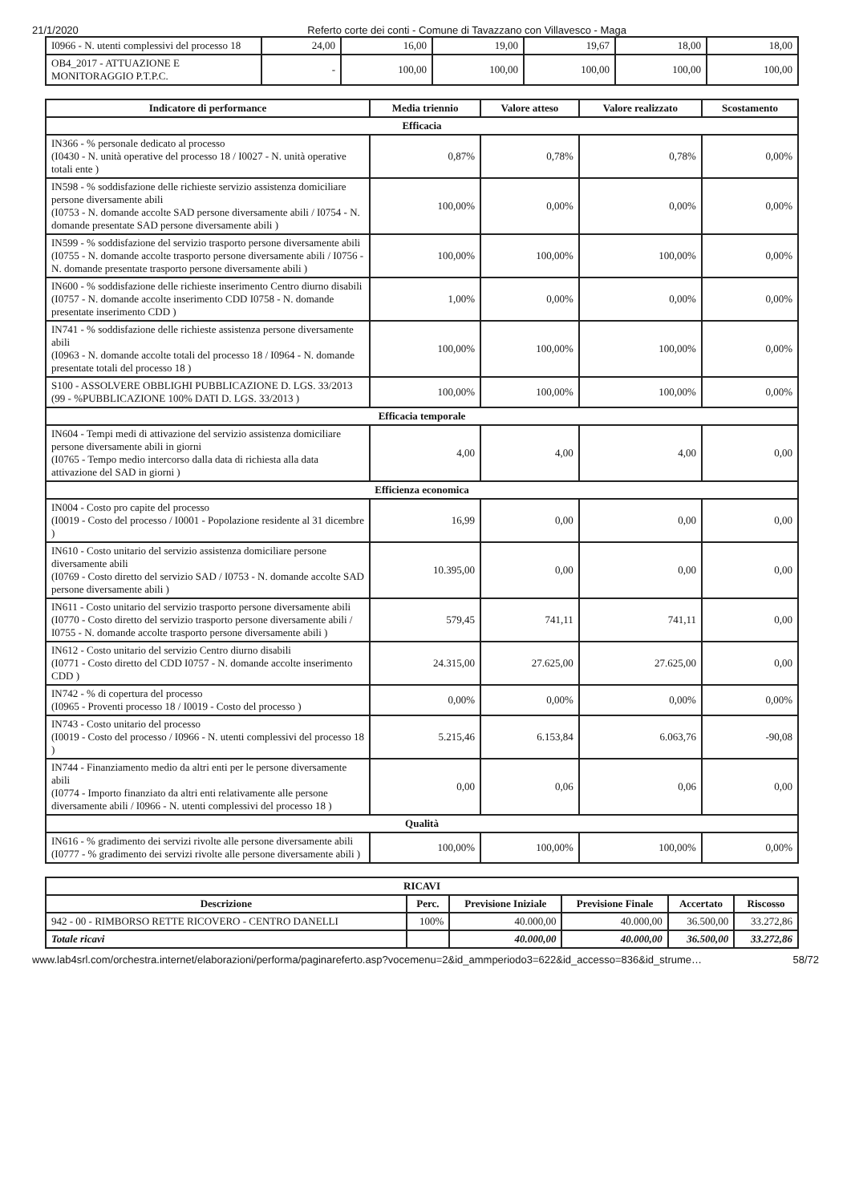21/1/2020 Referto corte dei conti - Comune di Tavazzano con Villavesco - Maga
| I0966 - N. utenti complessivi del processo 18 | 24,00 | 16,00 | 19,00 | 19,67 | 18,00 | 18,00 |
| OB4_2017 - ATTUAZIONE E MONITORAGGIO P.T.P.C. | - | 100,00 | 100,00 | 100,00 | 100,00 | 100,00 |
| Indicatore di performance | Media triennio | Valore atteso | Valore realizzato | Scostamento |
| --- | --- | --- | --- | --- |
| Efficacia | | | | |
| IN366 - % personale dedicato al processo (I0430 - N. unità operative del processo 18 / I0027 - N. unità operative totali ente ) | 0,87% | 0,78% | 0,78% | 0,00% |
| IN598 - % soddisfazione delle richieste servizio assistenza domiciliare persone diversamente abili (I0753 - N. domande accolte SAD persone diversamente abili / I0754 - N. domande presentate SAD persone diversamente abili ) | 100,00% | 0,00% | 0,00% | 0,00% |
| IN599 - % soddisfazione del servizio trasporto persone diversamente abili (I0755 - N. domande accolte trasporto persone diversamente abili / I0756 - N. domande presentate trasporto persone diversamente abili ) | 100,00% | 100,00% | 100,00% | 0,00% |
| IN600 - % soddisfazione delle richieste inserimento Centro diurno disabili (I0757 - N. domande accolte inserimento CDD I0758 - N. domande presentate inserimento CDD ) | 1,00% | 0,00% | 0,00% | 0,00% |
| IN741 - % soddisfazione delle richieste assistenza persone diversamente abili (I0963 - N. domande accolte totali del processo 18 / I0964 - N. domande presentate totali del processo 18 ) | 100,00% | 100,00% | 100,00% | 0,00% |
| S100 - ASSOLVERE OBBLIGHI PUBBLICAZIONE D. LGS. 33/2013 (99 - %PUBBLICAZIONE 100% DATI D. LGS. 33/2013 ) | 100,00% | 100,00% | 100,00% | 0,00% |
| Efficacia temporale | | | | |
| IN604 - Tempi medi di attivazione del servizio assistenza domiciliare persone diversamente abili in giorni (I0765 - Tempo medio intercorso dalla data di richiesta alla data attivazione del SAD in giorni ) | 4,00 | 4,00 | 4,00 | 0,00 |
| Efficienza economica | | | | |
| IN004 - Costo pro capite del processo (I0019 - Costo del processo / I0001 - Popolazione residente al 31 dicembre ) | 16,99 | 0,00 | 0,00 | 0,00 |
| IN610 - Costo unitario del servizio assistenza domiciliare persone diversamente abili (I0769 - Costo diretto del servizio SAD / I0753 - N. domande accolte SAD persone diversamente abili ) | 10.395,00 | 0,00 | 0,00 | 0,00 |
| IN611 - Costo unitario del servizio trasporto persone diversamente abili (I0770 - Costo diretto del servizio trasporto persone diversamente abili / I0755 - N. domande accolte trasporto persone diversamente abili ) | 579,45 | 741,11 | 741,11 | 0,00 |
| IN612 - Costo unitario del servizio Centro diurno disabili (I0771 - Costo diretto del CDD I0757 - N. domande accolte inserimento CDD ) | 24.315,00 | 27.625,00 | 27.625,00 | 0,00 |
| IN742 - % di copertura del processo (I0965 - Proventi processo 18 / I0019 - Costo del processo ) | 0,00% | 0,00% | 0,00% | 0,00% |
| IN743 - Costo unitario del processo (I0019 - Costo del processo / I0966 - N. utenti complessivi del processo 18 ) | 5.215,46 | 6.153,84 | 6.063,76 | -90,08 |
| IN744 - Finanziamento medio da altri enti per le persone diversamente abili (I0774 - Importo finanziato da altri enti relativamente alle persone diversamente abili / I0966 - N. utenti complessivi del processo 18 ) | 0,00 | 0,06 | 0,06 | 0,00 |
| Qualità | | | | |
| IN616 - % gradimento dei servizi rivolte alle persone diversamente abili (I0777 - % gradimento dei servizi rivolte alle persone diversamente abili ) | 100,00% | 100,00% | 100,00% | 0,00% |
| RICAVI | | | | | |
| --- | --- | --- | --- | --- | --- |
| Descrizione | Perc. | Previsione Iniziale | Previsione Finale | Accertato | Riscosso |
| 942 - 00 - RIMBORSO RETTE RICOVERO - CENTRO DANELLI | 100% | 40.000,00 | 40.000,00 | 36.500,00 | 33.272,86 |
| Totale ricavi | | 40.000,00 | 40.000,00 | 36.500,00 | 33.272,86 |
www.lab4srl.com/orchestra.internet/elaborazioni/performa/paginareferto.asp?vocemenu=2&id_ammperiodo3=622&id_accesso=836&id_strume… 58/72